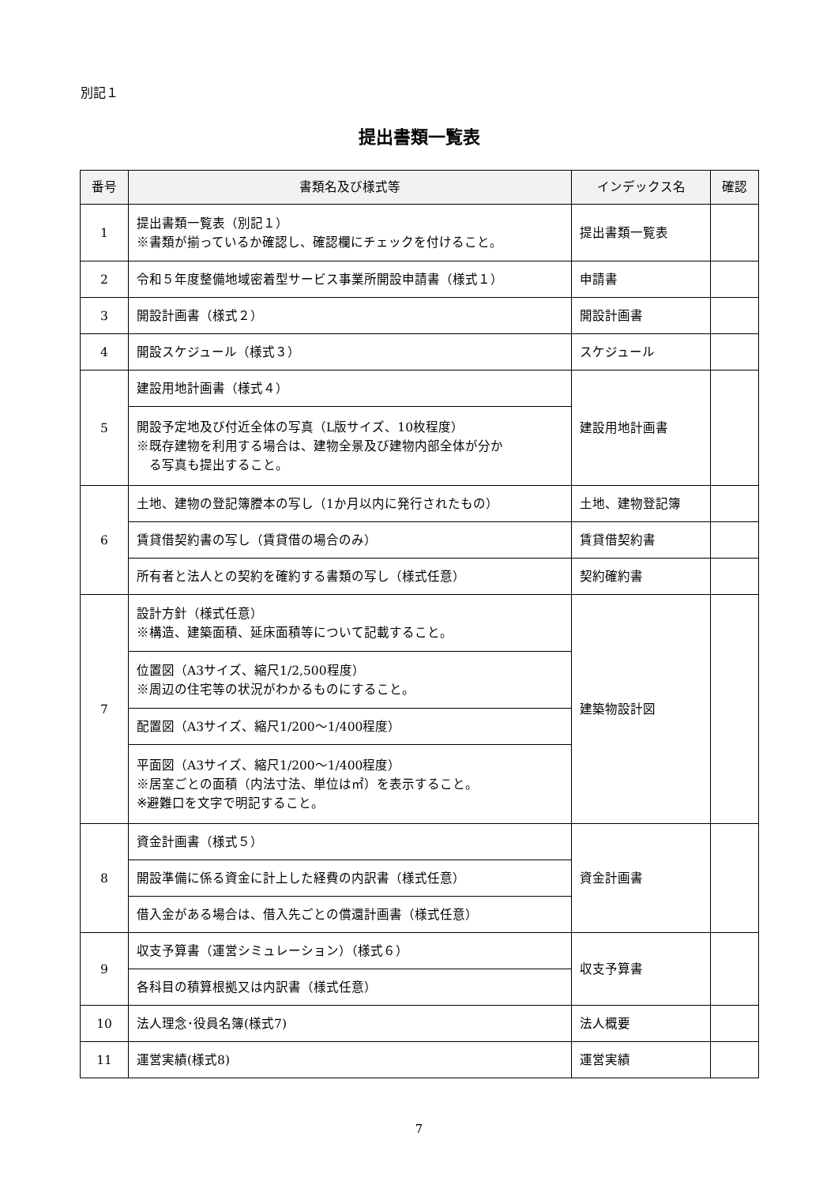別記１
提出書類一覧表
| 番号 | 書類名及び様式等 | インデックス名 | 確認 |
| --- | --- | --- | --- |
| 1 | 提出書類一覧表（別記１） ※書類が揃っているか確認し、確認欄にチェックを付けること。 | 提出書類一覧表 | |
| 2 | 令和５年度整備地域密着型サービス事業所開設申請書（様式１） | 申請書 | |
| 3 | 開設計画書（様式２） | 開設計画書 | |
| 4 | 開設スケジュール（様式３） | スケジュール | |
| 5 | 建設用地計画書（様式４） | 建設用地計画書 | |
| | 開設予定地及び付近全体の写真（L版サイズ、10枚程度） ※既存建物を利用する場合は、建物全景及び建物内部全体が分か る写真も提出すること。 | | |
| 6 | 土地、建物の登記簿謄本の写し（1か月以内に発行されたもの） | 土地、建物登記簿 | |
| | 賃貸借契約書の写し（賃貸借の場合のみ） | 賃貸借契約書 | |
| | 所有者と法人との契約を確約する書類の写し（様式任意） | 契約確約書 | |
| 7 | 設計方針（様式任意） ※構造、建築面積、延床面積等について記載すること。 | 建築物設計図 | |
| | 位置図（A3サイズ、縮尺1/2,500程度） ※周辺の住宅等の状況がわかるものにすること。 | | |
| | 配置図（A3サイズ、縮尺1/200〜1/400程度） | | |
| | 平面図（A3サイズ、縮尺1/200〜1/400程度） ※居室ごとの面積（内法寸法、単位は㎡）を表示すること。 ※避難口を文字で明記すること。 | | |
| 8 | 資金計画書（様式５） | 資金計画書 | |
| | 開設準備に係る資金に計上した経費の内訳書（様式任意） | | |
| | 借入金がある場合は、借入先ごとの償還計画書（様式任意） | | |
| 9 | 収支予算書（運営シミュレーション）（様式６） | 収支予算書 | |
| | 各科目の積算根拠又は内訳書（様式任意） | | |
| 10 | 法人理念･役員名簿(様式7) | 法人概要 | |
| 11 | 運営実績(様式8) | 運営実績 | |
7